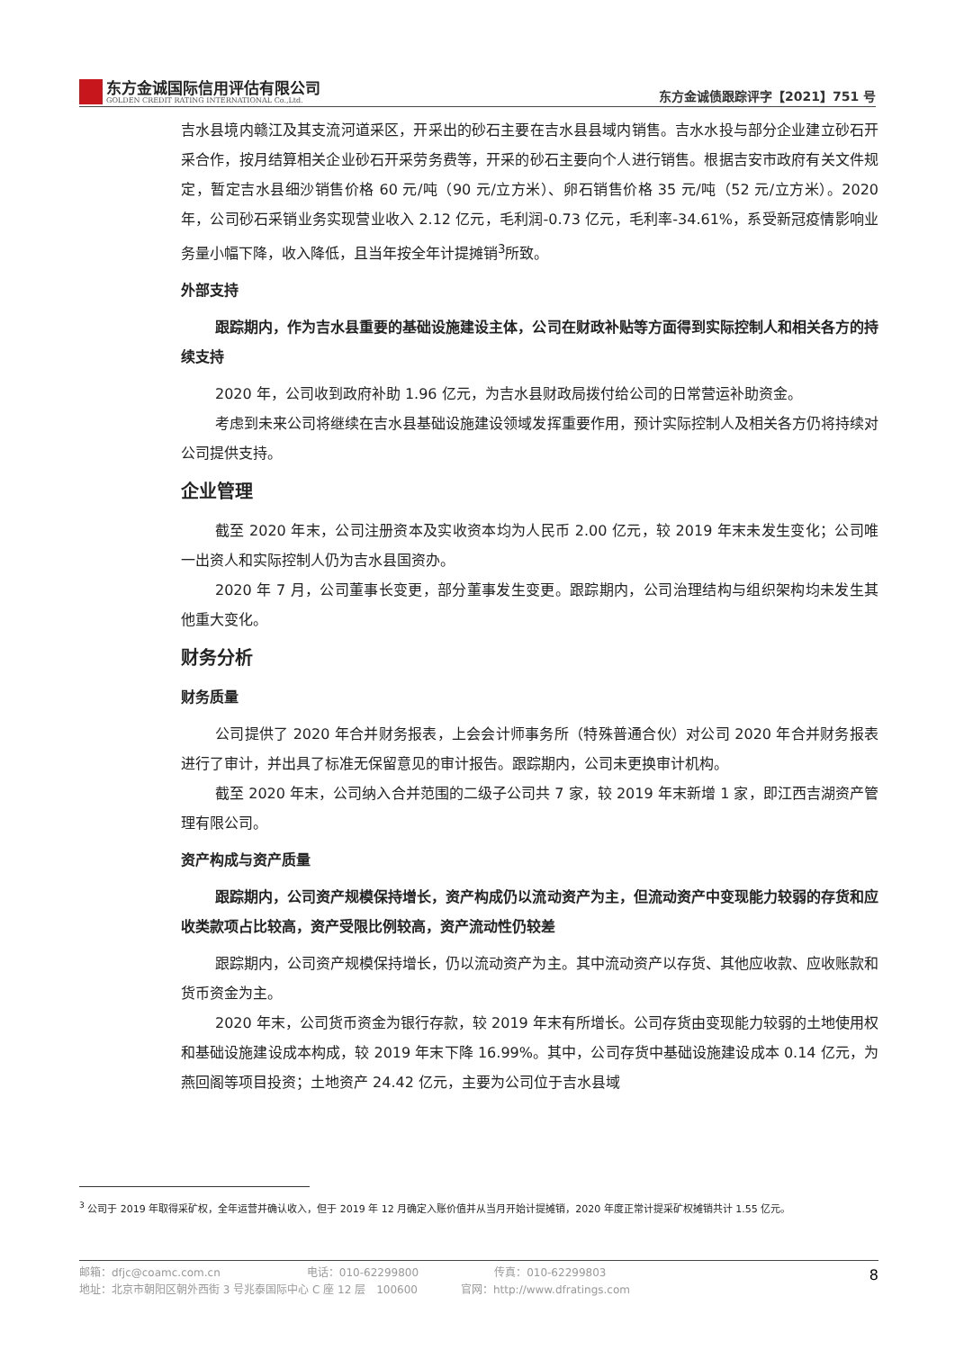东方金诚国际信用评估有限公司
GOLDEN CREDIT RATING INTERNATIONAL Co.,Ltd.
东方金诚债跟踪评字【2021】751 号
吉水县境内赣江及其支流河道采区，开采出的砂石主要在吉水县县域内销售。吉水水投与部分企业建立砂石开采合作，按月结算相关企业砂石开采劳务费等，开采的砂石主要向个人进行销售。根据吉安市政府有关文件规定，暂定吉水县细沙销售价格 60 元/吨（90 元/立方米）、卵石销售价格 35 元/吨（52 元/立方米）。2020 年，公司砂石采销业务实现营业收入 2.12 亿元，毛利润-0.73 亿元，毛利率-34.61%，系受新冠疫情影响业务量小幅下降，收入降低，且当年按全年计提摊销<sup>3</sup>所致。
外部支持
跟踪期内，作为吉水县重要的基础设施建设主体，公司在财政补贴等方面得到实际控制人和相关各方的持续支持
2020 年，公司收到政府补助 1.96 亿元，为吉水县财政局拨付给公司的日常营运补助资金。
考虑到未来公司将继续在吉水县基础设施建设领域发挥重要作用，预计实际控制人及相关各方仍将持续对公司提供支持。
企业管理
截至 2020 年末，公司注册资本及实收资本均为人民币 2.00 亿元，较 2019 年末未发生变化；公司唯一出资人和实际控制人仍为吉水县国资办。
2020 年 7 月，公司董事长变更，部分董事发生变更。跟踪期内，公司治理结构与组织架构均未发生其他重大变化。
财务分析
财务质量
公司提供了 2020 年合并财务报表，上会会计师事务所（特殊普通合伙）对公司 2020 年合并财务报表进行了审计，并出具了标准无保留意见的审计报告。跟踪期内，公司未更换审计机构。
截至 2020 年末，公司纳入合并范围的二级子公司共 7 家，较 2019 年末新增 1 家，即江西吉湖资产管理有限公司。
资产构成与资产质量
跟踪期内，公司资产规模保持增长，资产构成仍以流动资产为主，但流动资产中变现能力较弱的存货和应收类款项占比较高，资产受限比例较高，资产流动性仍较差
跟踪期内，公司资产规模保持增长，仍以流动资产为主。其中流动资产以存货、其他应收款、应收账款和货币资金为主。
2020 年末，公司货币资金为银行存款，较 2019 年末有所增长。公司存货由变现能力较弱的土地使用权和基础设施建设成本构成，较 2019 年末下降 16.99%。其中，公司存货中基础设施建设成本 0.14 亿元，为燕回阁等项目投资；土地资产 24.42 亿元，主要为公司位于吉水县域
<sup>3</sup> 公司于 2019 年取得采矿权，全年运营并确认收入，但于 2019 年 12 月确定入账价值并从当月开始计提摊销，2020 年度正常计提采矿权摊销共计 1.55 亿元。
邮箱：dfjc@coamc.com.cn　　　　　　　　电话：010-62299800　　　　　　　传真：010-62299803
地址：北京市朝阳区朝外西街 3 号兆泰国际中心 C 座 12 层　100600　　　　官网：http://www.dfratings.com
8